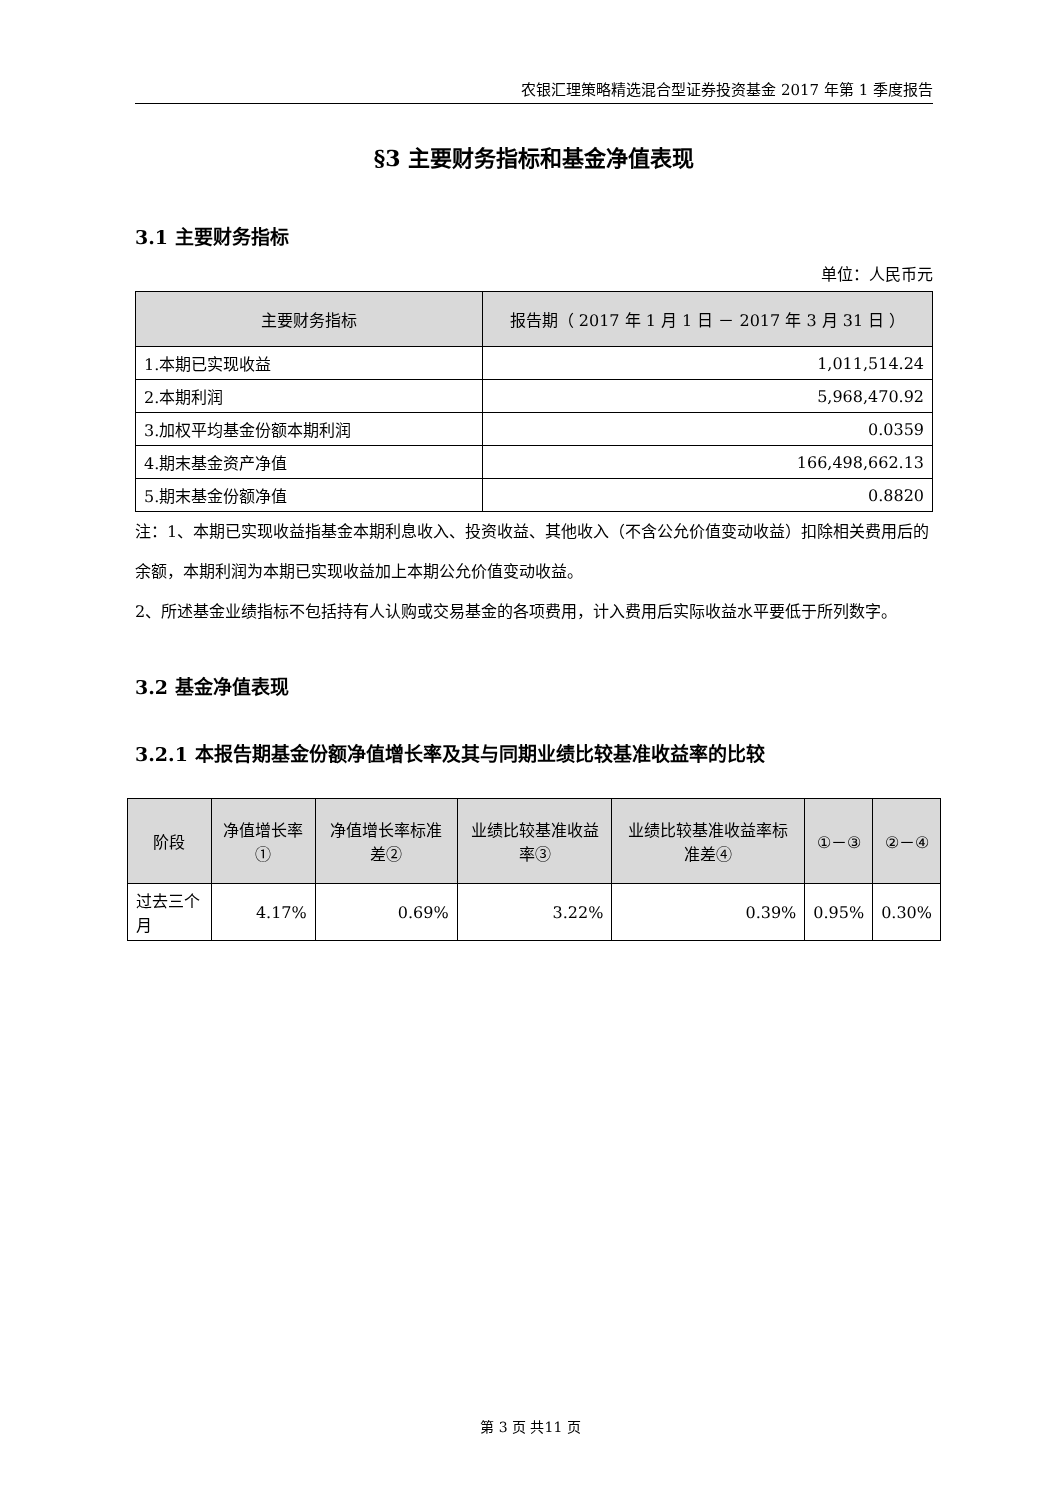农银汇理策略精选混合型证券投资基金 2017 年第 1 季度报告
§3 主要财务指标和基金净值表现
3.1 主要财务指标
单位：人民币元
| 主要财务指标 | 报告期（ 2017 年 1 月 1 日 － 2017 年 3 月 31 日 ） |
| --- | --- |
| 1.本期已实现收益 | 1,011,514.24 |
| 2.本期利润 | 5,968,470.92 |
| 3.加权平均基金份额本期利润 | 0.0359 |
| 4.期末基金资产净值 | 166,498,662.13 |
| 5.期末基金份额净值 | 0.8820 |
注：1、本期已实现收益指基金本期利息收入、投资收益、其他收入（不含公允价值变动收益）扣除相关费用后的余额，本期利润为本期已实现收益加上本期公允价值变动收益。
2、所述基金业绩指标不包括持有人认购或交易基金的各项费用，计入费用后实际收益水平要低于所列数字。
3.2 基金净值表现
3.2.1 本报告期基金份额净值增长率及其与同期业绩比较基准收益率的比较
| 阶段 | 净值增长率① | 净值增长率标准差② | 业绩比较基准收益率③ | 业绩比较基准收益率标准差④ | ①－③ | ②－④ |
| --- | --- | --- | --- | --- | --- | --- |
| 过去三个月 | 4.17% | 0.69% | 3.22% | 0.39% | 0.95% | 0.30% |
第 3 页 共11 页